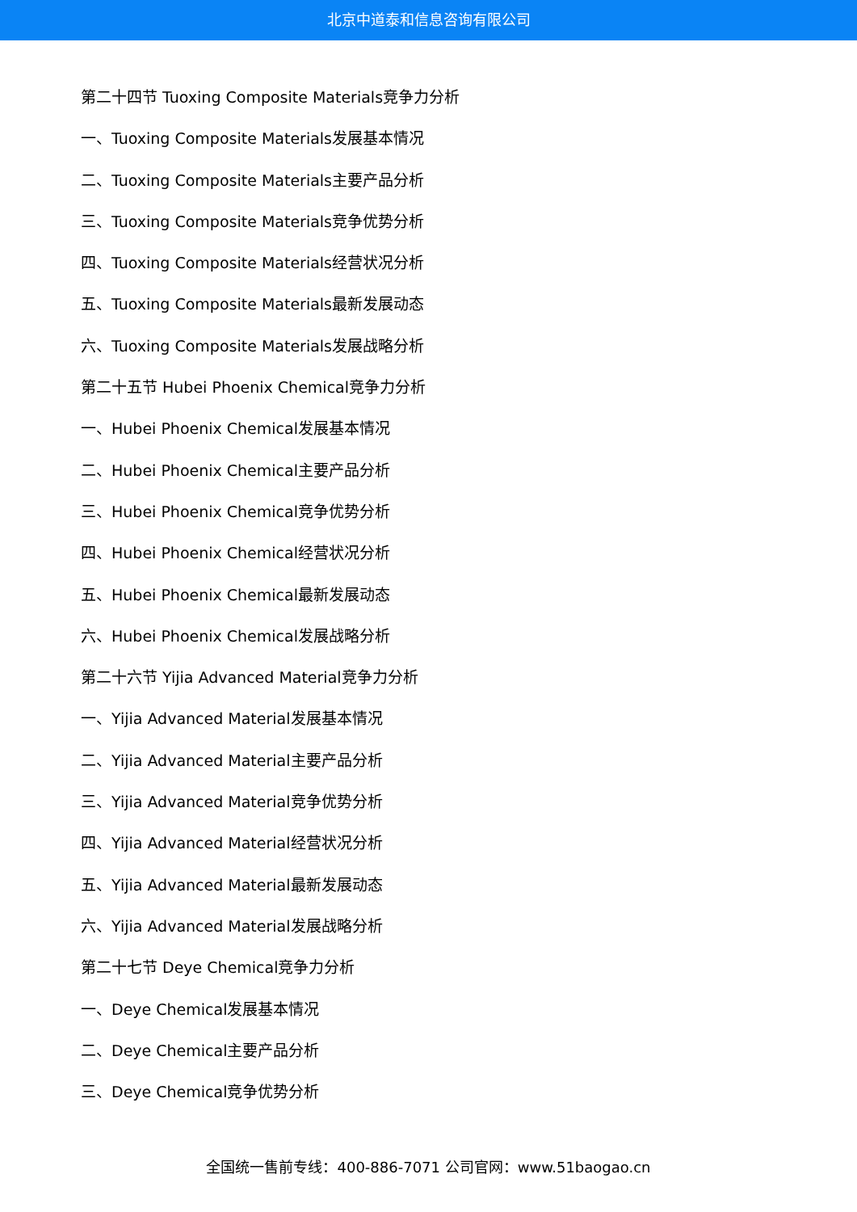北京中道泰和信息咨询有限公司
第二十四节 Tuoxing Composite Materials竞争力分析
一、Tuoxing Composite Materials发展基本情况
二、Tuoxing Composite Materials主要产品分析
三、Tuoxing Composite Materials竞争优势分析
四、Tuoxing Composite Materials经营状况分析
五、Tuoxing Composite Materials最新发展动态
六、Tuoxing Composite Materials发展战略分析
第二十五节 Hubei Phoenix Chemical竞争力分析
一、Hubei Phoenix Chemical发展基本情况
二、Hubei Phoenix Chemical主要产品分析
三、Hubei Phoenix Chemical竞争优势分析
四、Hubei Phoenix Chemical经营状况分析
五、Hubei Phoenix Chemical最新发展动态
六、Hubei Phoenix Chemical发展战略分析
第二十六节 Yijia Advanced Material竞争力分析
一、Yijia Advanced Material发展基本情况
二、Yijia Advanced Material主要产品分析
三、Yijia Advanced Material竞争优势分析
四、Yijia Advanced Material经营状况分析
五、Yijia Advanced Material最新发展动态
六、Yijia Advanced Material发展战略分析
第二十七节 Deye Chemical竞争力分析
一、Deye Chemical发展基本情况
二、Deye Chemical主要产品分析
三、Deye Chemical竞争优势分析
全国统一售前专线：400-886-7071 公司官网：www.51baogao.cn